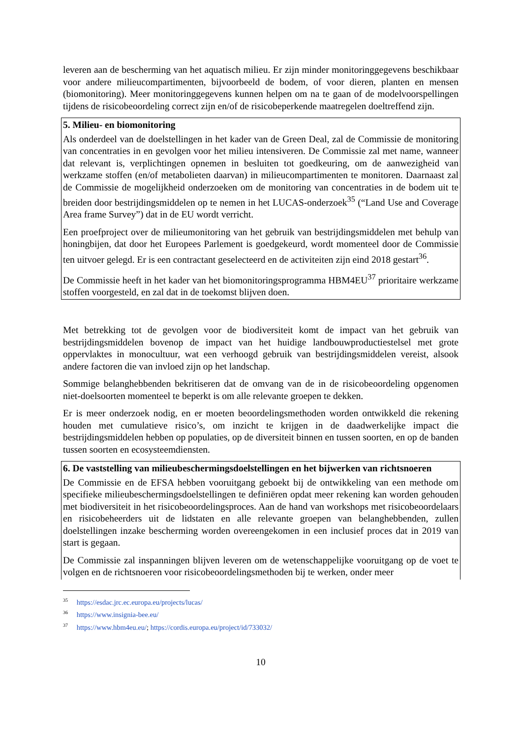leveren aan de bescherming van het aquatisch milieu. Er zijn minder monitoringgegevens beschikbaar voor andere milieucompartimenten, bijvoorbeeld de bodem, of voor dieren, planten en mensen (biomonitoring). Meer monitoringgegevens kunnen helpen om na te gaan of de modelvoorspellingen tijdens de risicobeoordeling correct zijn en/of de risicobeperkende maatregelen doeltreffend zijn.
5. Milieu- en biomonitoring
Als onderdeel van de doelstellingen in het kader van de Green Deal, zal de Commissie de monitoring van concentraties in en gevolgen voor het milieu intensiveren. De Commissie zal met name, wanneer dat relevant is, verplichtingen opnemen in besluiten tot goedkeuring, om de aanwezigheid van werkzame stoffen (en/of metabolieten daarvan) in milieucompartimenten te monitoren. Daarnaast zal de Commissie de mogelijkheid onderzoeken om de monitoring van concentraties in de bodem uit te breiden door bestrijdingsmiddelen op te nemen in het LUCAS-onderzoek<sup>35</sup> (“Land Use and Coverage Area frame Survey”) dat in de EU wordt verricht.
Een proefproject over de milieumonitoring van het gebruik van bestrijdingsmiddelen met behulp van honingbijen, dat door het Europees Parlement is goedgekeurd, wordt momenteel door de Commissie ten uitvoer gelegd. Er is een contractant geselecteerd en de activiteiten zijn eind 2018 gestart<sup>36</sup>.
De Commissie heeft in het kader van het biomonitoringsprogramma HBM4EU<sup>37</sup> prioritaire werkzame stoffen voorgesteld, en zal dat in de toekomst blijven doen.
Met betrekking tot de gevolgen voor de biodiversiteit komt de impact van het gebruik van bestrijdingsmiddelen bovenop de impact van het huidige landbouwproductiestelsel met grote oppervlaktes in monocultuur, wat een verhoogd gebruik van bestrijdingsmiddelen vereist, alsook andere factoren die van invloed zijn op het landschap.
Sommige belanghebbenden bekritiseren dat de omvang van de in de risicobeoordeling opgenomen niet-doelsoorten momenteel te beperkt is om alle relevante groepen te dekken.
Er is meer onderzoek nodig, en er moeten beoordelingsmethoden worden ontwikkeld die rekening houden met cumulatieve risico’s, om inzicht te krijgen in de daadwerkelijke impact die bestrijdingsmiddelen hebben op populaties, op de diversiteit binnen en tussen soorten, en op de banden tussen soorten en ecosysteemdiensten.
6. De vaststelling van milieubeschermingsdoelstellingen en het bijwerken van richtsnoeren
De Commissie en de EFSA hebben vooruitgang geboekt bij de ontwikkeling van een methode om specifieke milieubeschermingsdoelstellingen te definiëren opdat meer rekening kan worden gehouden met biodiversiteit in het risicobeoordelingsproces. Aan de hand van workshops met risicobeoordelaars en risicobeheerders uit de lidstaten en alle relevante groepen van belanghebbenden, zullen doelstellingen inzake bescherming worden overeengekomen in een inclusief proces dat in 2019 van start is gegaan.
De Commissie zal inspanningen blijven leveren om de wetenschappelijke vooruitgang op de voet te volgen en de richtsnoeren voor risicobeoordelingsmethoden bij te werken, onder meer
<sup>35</sup> https://esdac.jrc.ec.europa.eu/projects/lucas/
<sup>36</sup> https://www.insignia-bee.eu/
<sup>37</sup> https://www.hbm4eu.eu/; https://cordis.europa.eu/project/id/733032/
10